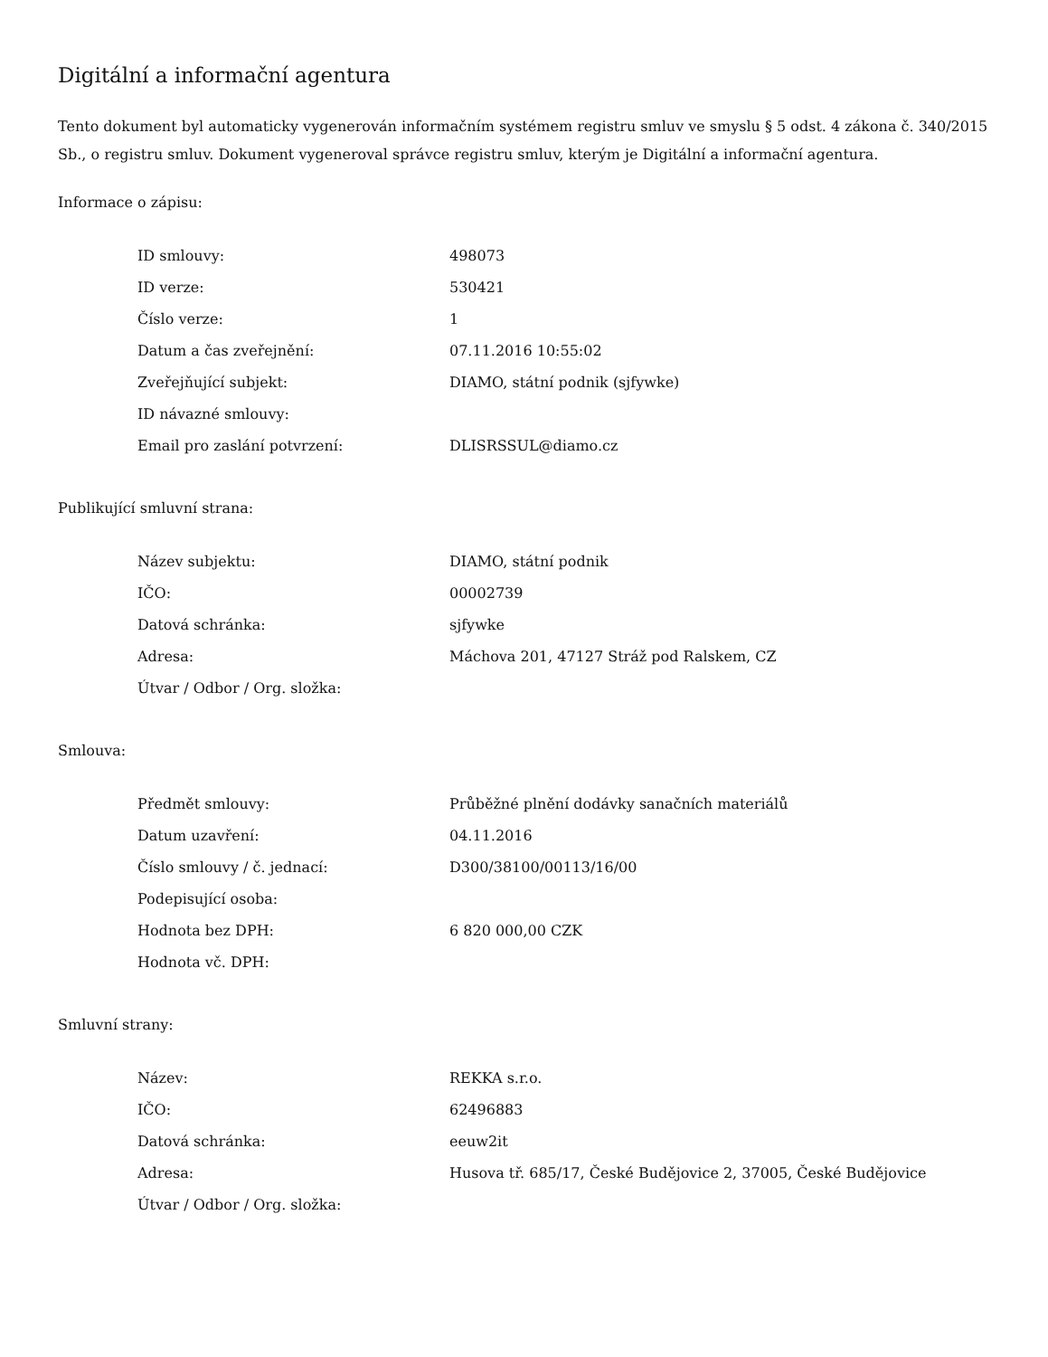Digitální a informační agentura
Tento dokument byl automaticky vygenerován informačním systémem registru smluv ve smyslu § 5 odst. 4 zákona č. 340/2015 Sb., o registru smluv. Dokument vygeneroval správce registru smluv, kterým je Digitální a informační agentura.
Informace o zápisu:
| ID smlouvy: | 498073 |
| ID verze: | 530421 |
| Číslo verze: | 1 |
| Datum a čas zveřejnění: | 07.11.2016 10:55:02 |
| Zveřejňující subjekt: | DIAMO, státní podnik (sjfywke) |
| ID návazné smlouvy: | |
| Email pro zaslání potvrzení: | DLISRSSUL@diamo.cz |
Publikující smluvní strana:
| Název subjektu: | DIAMO, státní podnik |
| IČO: | 00002739 |
| Datová schránka: | sjfywke |
| Adresa: | Máchova 201, 47127 Stráž pod Ralskem, CZ |
| Útvar / Odbor / Org. složka: | |
Smlouva:
| Předmět smlouvy: | Průběžné plnění dodávky sanačních materiálů |
| Datum uzavření: | 04.11.2016 |
| Číslo smlouvy / č. jednací: | D300/38100/00113/16/00 |
| Podepisující osoba: | |
| Hodnota bez DPH: | 6 820 000,00 CZK |
| Hodnota vč. DPH: | |
Smluvní strany:
| Název: | REKKA s.r.o. |
| IČO: | 62496883 |
| Datová schránka: | eeuw2it |
| Adresa: | Husova tř. 685/17, České Budějovice 2, 37005, České Budějovice |
| Útvar / Odbor / Org. složka: | |